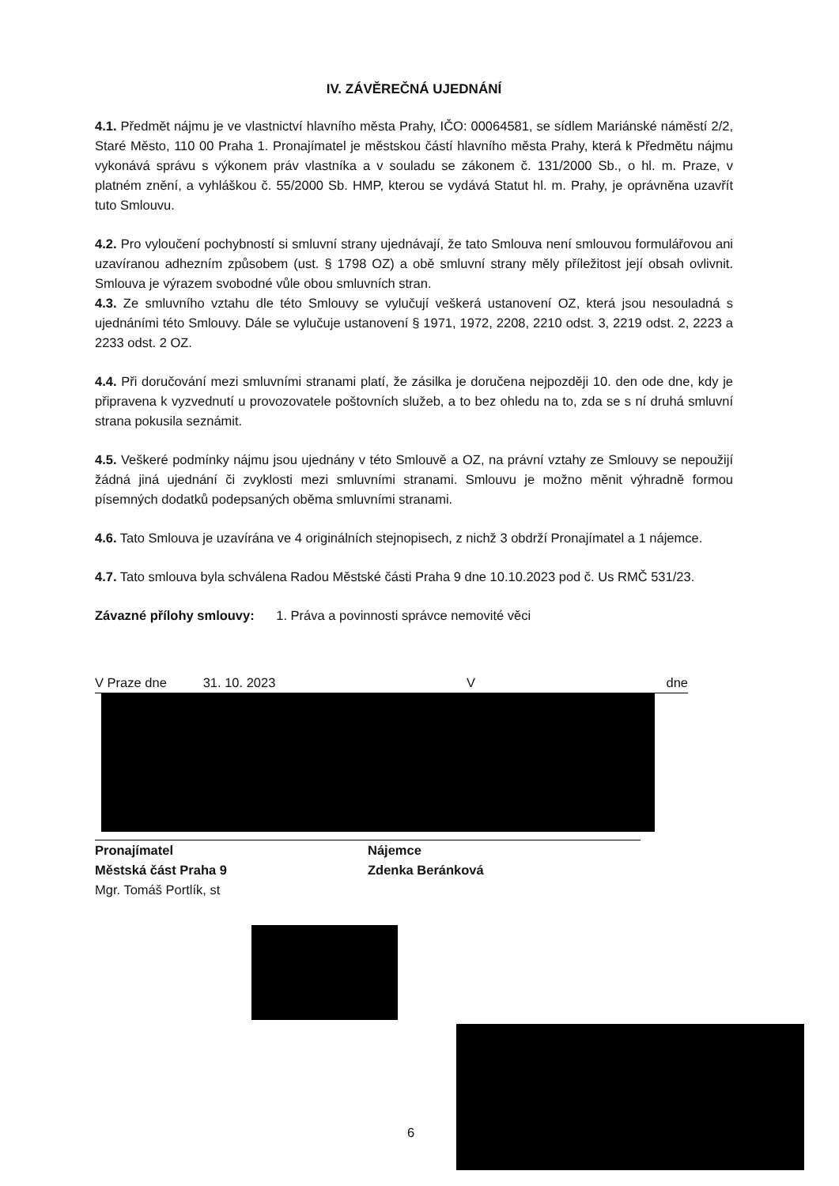IV. ZÁVĚREČNÁ UJEDNÁNÍ
4.1. Předmět nájmu je ve vlastnictví hlavního města Prahy, IČO: 00064581, se sídlem Mariánské náměstí 2/2, Staré Město, 110 00 Praha 1. Pronajímatel je městskou částí hlavního města Prahy, která k Předmětu nájmu vykonává správu s výkonem práv vlastníka a v souladu se zákonem č. 131/2000 Sb., o hl. m. Praze, v platném znění, a vyhláškou č. 55/2000 Sb. HMP, kterou se vydává Statut hl. m. Prahy, je oprávněna uzavřít tuto Smlouvu.
4.2. Pro vyloučení pochybností si smluvní strany ujednávají, že tato Smlouva není smlouvou formulářovou ani uzavíranou adhezním způsobem (ust. § 1798 OZ) a obě smluvní strany měly příležitost její obsah ovlivnit. Smlouva je výrazem svobodné vůle obou smluvních stran.
4.3. Ze smluvního vztahu dle této Smlouvy se vylučují veškerá ustanovení OZ, která jsou nesouladná s ujednáními této Smlouvy. Dále se vylučuje ustanovení § 1971, 1972, 2208, 2210 odst. 3, 2219 odst. 2, 2223 a 2233 odst. 2 OZ.
4.4. Při doručování mezi smluvními stranami platí, že zásilka je doručena nejpozději 10. den ode dne, kdy je připravena k vyzvednutí u provozovatele poštovních služeb, a to bez ohledu na to, zda se s ní druhá smluvní strana pokusila seznámit.
4.5. Veškeré podmínky nájmu jsou ujednány v této Smlouvě a OZ, na právní vztahy ze Smlouvy se nepoužijí žádná jiná ujednání či zvyklosti mezi smluvními stranami. Smlouvu je možno měnit výhradně formou písemných dodatků podepsaných oběma smluvními stranami.
4.6. Tato Smlouva je uzavírána ve 4 originálních stejnopisech, z nichž 3 obdrží Pronajímatel a 1 nájemce.
4.7. Tato smlouva byla schválena Radou Městské části Praha 9 dne 10.10.2023 pod č. Us RMČ 531/23.
Závazné přílohy smlouvy: 1. Práva a povinnosti správce nemovité věci
V Praze dne 31. 10. 2023 V dne
Pronajímatel
Městská část Praha 9
Mgr. Tomáš Portlík, st
Nájemce
Zdenka Beránková
6